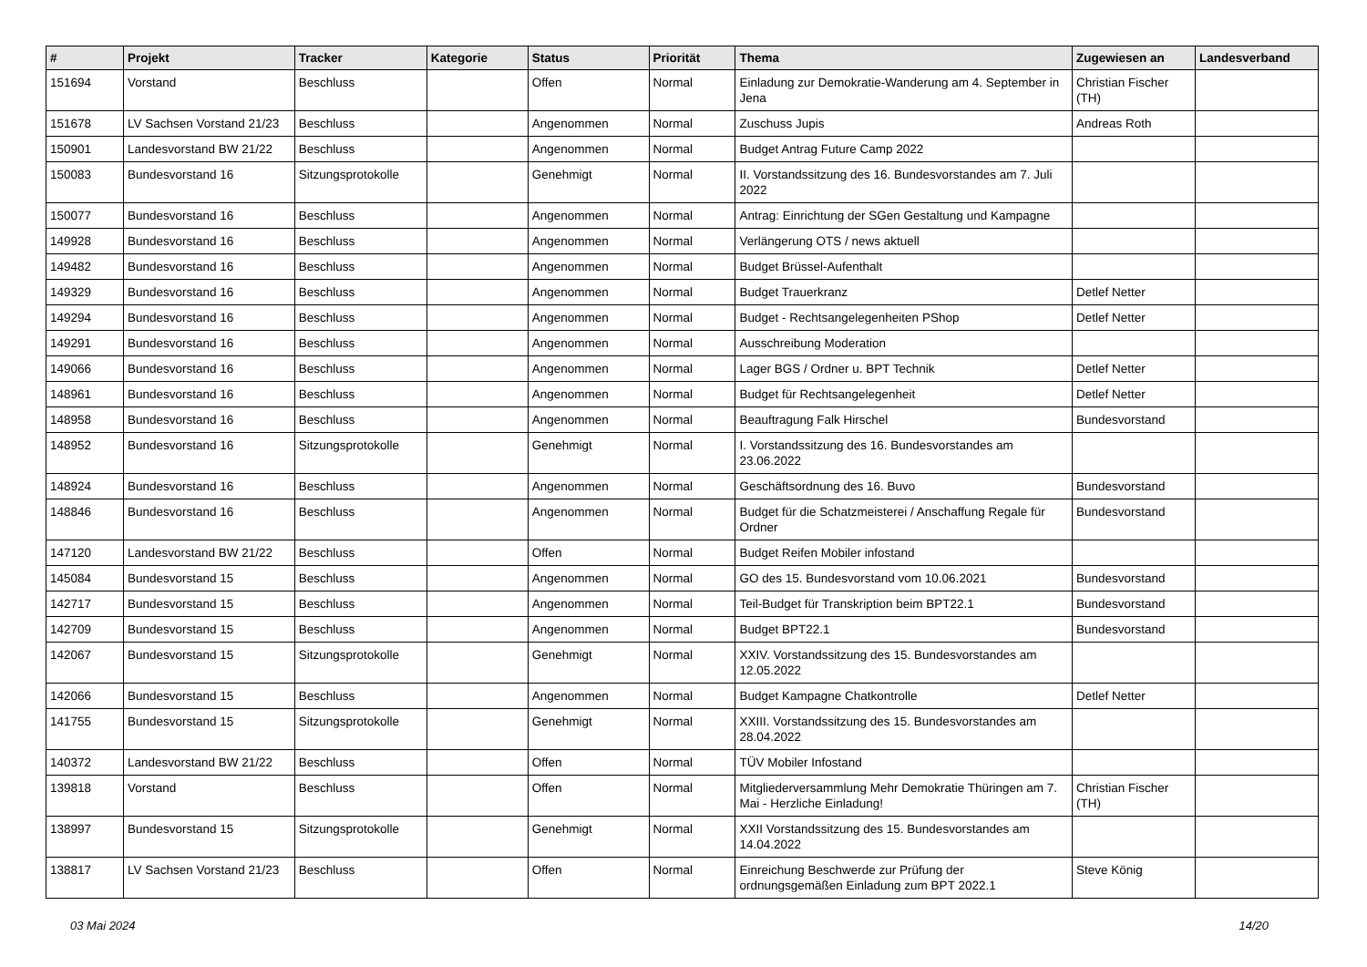| # | Projekt | Tracker | Kategorie | Status | Priorität | Thema | Zugewiesen an | Landesverband |
| --- | --- | --- | --- | --- | --- | --- | --- | --- |
| 151694 | Vorstand | Beschluss | | Offen | Normal | Einladung zur Demokratie-Wanderung am 4. September in Jena | Christian Fischer (TH) | |
| 151678 | LV Sachsen Vorstand 21/23 | Beschluss | | Angenommen | Normal | Zuschuss Jupis | Andreas Roth | |
| 150901 | Landesvorstand BW 21/22 | Beschluss | | Angenommen | Normal | Budget Antrag Future Camp 2022 | | |
| 150083 | Bundesvorstand 16 | Sitzungsprotokolle | | Genehmigt | Normal | II. Vorstandssitzung des 16. Bundesvorstandes am 7. Juli 2022 | | |
| 150077 | Bundesvorstand 16 | Beschluss | | Angenommen | Normal | Antrag: Einrichtung der SGen Gestaltung und Kampagne | | |
| 149928 | Bundesvorstand 16 | Beschluss | | Angenommen | Normal | Verlängerung OTS / news aktuell | | |
| 149482 | Bundesvorstand 16 | Beschluss | | Angenommen | Normal | Budget Brüssel-Aufenthalt | | |
| 149329 | Bundesvorstand 16 | Beschluss | | Angenommen | Normal | Budget Trauerkranz | Detlef Netter | |
| 149294 | Bundesvorstand 16 | Beschluss | | Angenommen | Normal | Budget - Rechtsangelegenheiten PShop | Detlef Netter | |
| 149291 | Bundesvorstand 16 | Beschluss | | Angenommen | Normal | Ausschreibung Moderation | | |
| 149066 | Bundesvorstand 16 | Beschluss | | Angenommen | Normal | Lager BGS / Ordner u. BPT Technik | Detlef Netter | |
| 148961 | Bundesvorstand 16 | Beschluss | | Angenommen | Normal | Budget für Rechtsangelegenheit | Detlef Netter | |
| 148958 | Bundesvorstand 16 | Beschluss | | Angenommen | Normal | Beauftragung Falk Hirschel | Bundesvorstand | |
| 148952 | Bundesvorstand 16 | Sitzungsprotokolle | | Genehmigt | Normal | I. Vorstandssitzung des 16. Bundesvorstandes am 23.06.2022 | | |
| 148924 | Bundesvorstand 16 | Beschluss | | Angenommen | Normal | Geschäftsordnung des 16. Buvo | Bundesvorstand | |
| 148846 | Bundesvorstand 16 | Beschluss | | Angenommen | Normal | Budget für die Schatzmeisterei / Anschaffung Regale für Ordner | Bundesvorstand | |
| 147120 | Landesvorstand BW 21/22 | Beschluss | | Offen | Normal | Budget Reifen Mobiler infostand | | |
| 145084 | Bundesvorstand 15 | Beschluss | | Angenommen | Normal | GO des 15. Bundesvorstand vom 10.06.2021 | Bundesvorstand | |
| 142717 | Bundesvorstand 15 | Beschluss | | Angenommen | Normal | Teil-Budget für Transkription beim BPT22.1 | Bundesvorstand | |
| 142709 | Bundesvorstand 15 | Beschluss | | Angenommen | Normal | Budget BPT22.1 | Bundesvorstand | |
| 142067 | Bundesvorstand 15 | Sitzungsprotokolle | | Genehmigt | Normal | XXIV. Vorstandssitzung des 15. Bundesvorstandes am 12.05.2022 | | |
| 142066 | Bundesvorstand 15 | Beschluss | | Angenommen | Normal | Budget Kampagne Chatkontrolle | Detlef Netter | |
| 141755 | Bundesvorstand 15 | Sitzungsprotokolle | | Genehmigt | Normal | XXIII. Vorstandssitzung des 15. Bundesvorstandes am 28.04.2022 | | |
| 140372 | Landesvorstand BW 21/22 | Beschluss | | Offen | Normal | TÜV Mobiler Infostand | | |
| 139818 | Vorstand | Beschluss | | Offen | Normal | Mitgliederversammlung Mehr Demokratie Thüringen am 7. Mai - Herzliche Einladung! | Christian Fischer (TH) | |
| 138997 | Bundesvorstand 15 | Sitzungsprotokolle | | Genehmigt | Normal | XXII Vorstandssitzung des 15. Bundesvorstandes am 14.04.2022 | | |
| 138817 | LV Sachsen Vorstand 21/23 | Beschluss | | Offen | Normal | Einreichung Beschwerde zur Prüfung der ordnungsgemäßen Einladung zum BPT 2022.1 | Steve König | |
03 Mai 2024 14/20